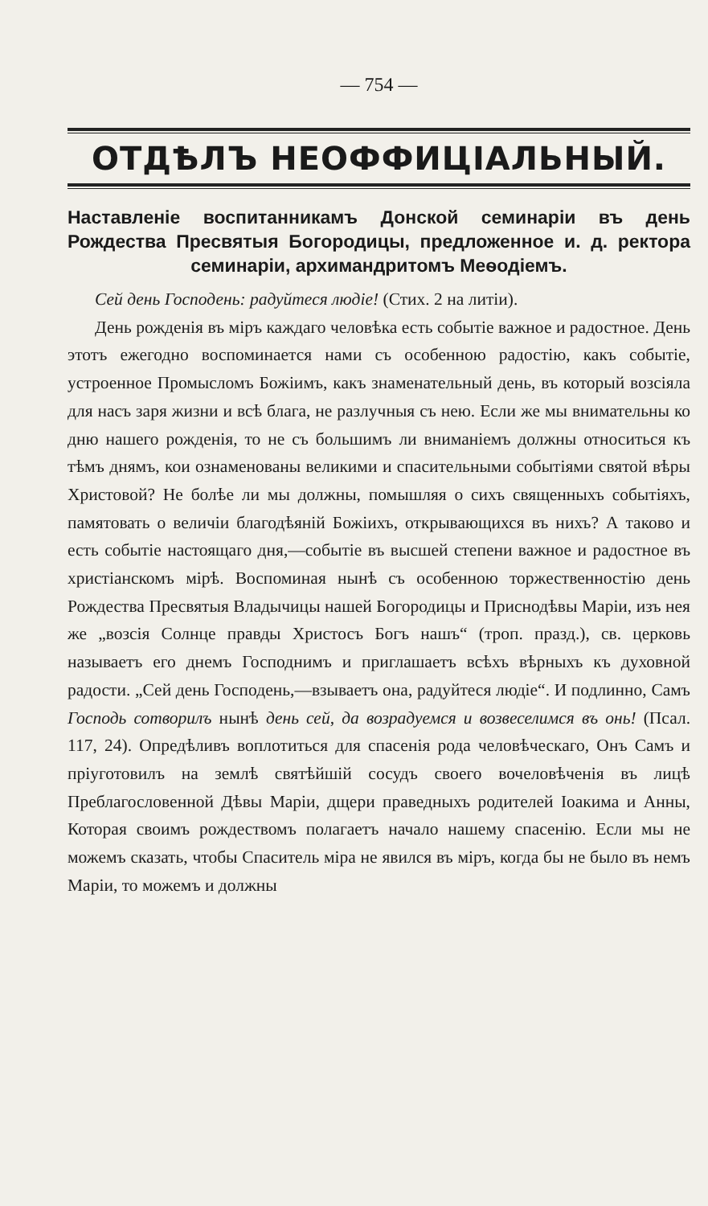— 754 —
ОТДѢЛЪ НЕОФФИЦІАЛЬНЫЙ.
Наставленіе воспитанникамъ Донской семинаріи въ день Рождества Пресвятыя Богородицы, предложенное и. д. ректора семинаріи, архимандритомъ Меѳодіемъ.
Сей день Господень: радуйтеся людіе! (Стих. 2 на литіи).
День рожденія въ міръ каждаго человѣка есть событіе важное и радостное. День этотъ ежегодно воспоминается нами съ особенною радостію, какъ событіе, устроенное Промысломъ Божіимъ, какъ знаменательный день, въ который возсіяла для насъ заря жизни и всѣ блага, не разлучныя съ нею. Если же мы внимательны ко дню нашего рожденія, то не съ большимъ ли вниманіемъ должны относиться къ тѣмъ днямъ, кои ознаменованы великими и спасительными событіями святой вѣры Христовой? Не болѣе ли мы должны, помышляя о сихъ священныхъ событіяхъ, памятовать о величіи благодѣяній Божіихъ, открывающихся въ нихъ? А таково и есть событіе настоящаго дня,—событіе въ высшей степени важное и радостное въ христіанскомъ мірѣ. Воспоминая нынѣ съ особенною торжественностію день Рождества Пресвятыя Владычицы нашей Богородицы и Приснодѣвы Маріи, изъ нея же „возсія Солнце правды Христосъ Богъ нашъ“ (троп. празд.), св. церковь называетъ его днемъ Господнимъ и приглашаетъ всѣхъ вѣрныхъ къ духовной радости. „Сей день Господень,—взываетъ она, радуйтеся людіе“. И подлинно, Самъ Господь сотворилъ нынѣ день сей, да возрадуемся и возвеселимся въ онь! (Псал. 117, 24). Опредѣливъ воплотиться для спасенія рода человѣческаго, Онъ Самъ и пріуготовилъ на землѣ святѣйшій сосудъ своего вочеловѣченія въ лицѣ Преблагословенной Дѣвы Маріи, дщери праведныхъ родителей Іоакима и Анны, Которая своимъ рождествомъ полагаетъ начало нашему спасенію. Если мы не можемъ сказать, чтобы Спаситель міра не явился въ міръ, когда бы не было въ немъ Маріи, то можемъ и должны